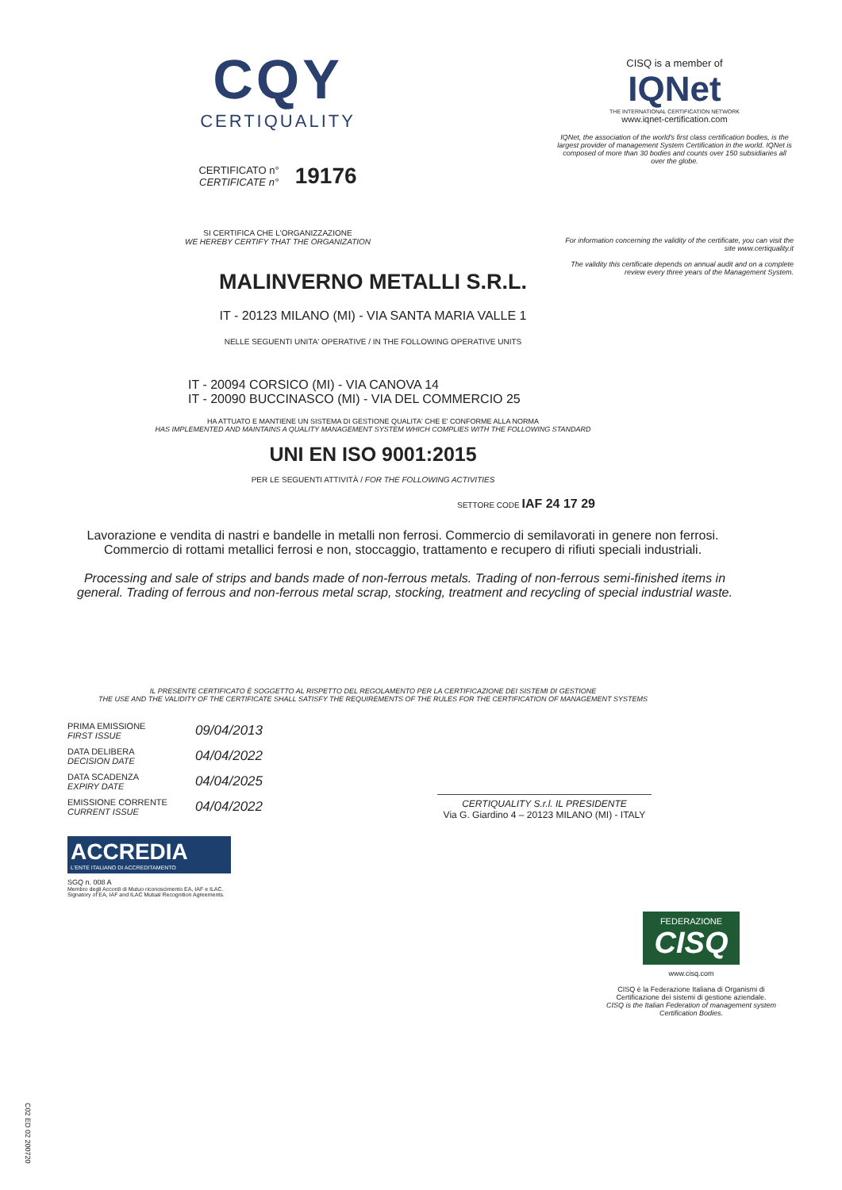CQY
CERTIQUALITY
CERTIFICATO n°
CERTIFICATE n°
19176
SI CERTIFICA CHE L'ORGANIZZAZIONE
WE HEREBY CERTIFY THAT THE ORGANIZATION
CISQ is a member of
IQNet
THE INTERNATIONAL CERTIFICATION NETWORK
www.iqnet-certification.com
IQNet, the association of the world's first class certification bodies, is the largest provider of management System Certification in the world. IQNet is composed of more than 30 bodies and counts over 150 subsidiaries all over the globe.
For information concerning the validity of the certificate, you can visit the site www.certiquality.it
The validity this certificate depends on annual audit and on a complete review every three years of the Management System.
MALINVERNO METALLI S.R.L.
IT - 20123 MILANO (MI) - VIA SANTA MARIA VALLE 1
NELLE SEGUENTI UNITA' OPERATIVE / IN THE FOLLOWING OPERATIVE UNITS
IT - 20094 CORSICO (MI) - VIA CANOVA 14
IT - 20090 BUCCINASCO (MI) - VIA DEL COMMERCIO 25
HA ATTUATO E MANTIENE UN SISTEMA DI GESTIONE QUALITA' CHE E' CONFORME ALLA NORMA
HAS IMPLEMENTED AND MAINTAINS A QUALITY MANAGEMENT SYSTEM WHICH COMPLIES WITH THE FOLLOWING STANDARD
UNI EN ISO 9001:2015
PER LE SEGUENTI ATTIVITÀ / FOR THE FOLLOWING ACTIVITIES
SETTORE CODE IAF 24 17 29
Lavorazione e vendita di nastri e bandelle in metalli non ferrosi. Commercio di semilavorati in genere non ferrosi. Commercio di rottami metallici ferrosi e non, stoccaggio, trattamento e recupero di rifiuti speciali industriali.
Processing and sale of strips and bands made of non-ferrous metals. Trading of non-ferrous semi-finished items in general. Trading of ferrous and non-ferrous metal scrap, stocking, treatment and recycling of special industrial waste.
IL PRESENTE CERTIFICATO È SOGGETTO AL RISPETTO DEL REGOLAMENTO PER LA CERTIFICAZIONE DEI SISTEMI DI GESTIONE
THE USE AND THE VALIDITY OF THE CERTIFICATE SHALL SATISFY THE REQUIREMENTS OF THE RULES FOR THE CERTIFICATION OF MANAGEMENT SYSTEMS
| PRIMA EMISSIONE FIRST ISSUE | 09/04/2013 |
| DATA DELIBERA DECISION DATE | 04/04/2022 |
| DATA SCADENZA EXPIRY DATE | 04/04/2025 |
| EMISSIONE CORRENTE CURRENT ISSUE | 04/04/2022 |
CERTIQUALITY S.r.l. IL PRESIDENTE
Via G. Giardino 4 – 20123 MILANO (MI) - ITALY
ACCREDIA
L'ENTE ITALIANO DI ACCREDITAMENTO
SGQ n. 008 A
Membro degli Accordi di Mutuo riconoscimento EA, IAF e ILAC.
Signatory of EA, IAF and ILAC Mutual Recognition Agreements.
FEDERAZIONE
CISQ
www.cisq.com
CISQ è la Federazione Italiana di Organismi di Certificazione dei sistemi di gestione aziendale.
CISQ is the Italian Federation of management system Certification Bodies.
C02 ED 02 200720